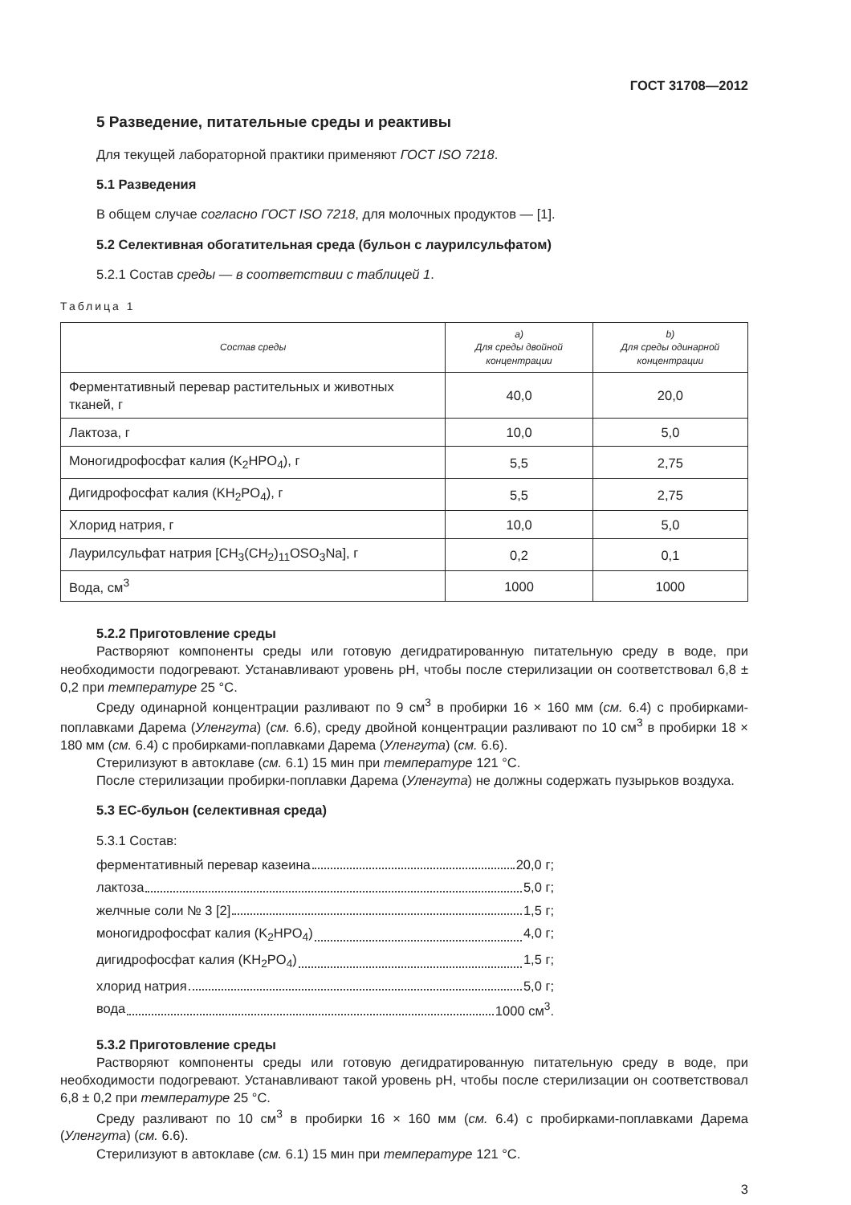ГОСТ 31708—2012
5 Разведение, питательные среды и реактивы
Для текущей лабораторной практики применяют ГОСТ ISO 7218.
5.1 Разведения
В общем случае согласно ГОСТ ISO 7218, для молочных продуктов — [1].
5.2 Селективная обогатительная среда (бульон с лаурилсульфатом)
5.2.1 Состав среды — в соответствии с таблицей 1.
Таблица 1
| Состав среды | a) Для среды двойной концентрации | b) Для среды одинарной концентрации |
| --- | --- | --- |
| Ферментативный перевар растительных и животных тканей, г | 40,0 | 20,0 |
| Лактоза, г | 10,0 | 5,0 |
| Моногидрофосфат калия (K<sub>2</sub>HPO<sub>4</sub>), г | 5,5 | 2,75 |
| Дигидрофосфат калия (KH<sub>2</sub>PO<sub>4</sub>), г | 5,5 | 2,75 |
| Хлорид натрия, г | 10,0 | 5,0 |
| Лаурилсульфат натрия [CH<sub>3</sub>(CH<sub>2</sub>)<sub>11</sub>OSO<sub>3</sub>Na], г | 0,2 | 0,1 |
| Вода, см<sup>3</sup> | 1000 | 1000 |
5.2.2 Приготовление среды
Растворяют компоненты среды или готовую дегидратированную питательную среду в воде, при необходимости подогревают. Устанавливают уровень рН, чтобы после стерилизации он соответствовал 6,8 ± 0,2 при температуре 25 °С.
Среду одинарной концентрации разливают по 9 см<sup>3</sup> в пробирки 16 × 160 мм (см. 6.4) с пробирками-поплавками Дарема (Уленгута) (см. 6.6), среду двойной концентрации разливают по 10 см<sup>3</sup> в пробирки 18 × 180 мм (см. 6.4) с пробирками-поплавками Дарема (Уленгута) (см. 6.6).
Стерилизуют в автоклаве (см. 6.1) 15 мин при температуре 121 °С.
После стерилизации пробирки-поплавки Дарема (Уленгута) не должны содержать пузырьков воздуха.
5.3 ЕС-бульон (селективная среда)
5.3.1 Состав:
ферментативный перевар казеина 20,0 г;
лактоза 5,0 г;
желчные соли № 3 [2] 1,5 г;
моногидрофосфат калия (K<sub>2</sub>HPO<sub>4</sub>) 4,0 г;
дигидрофосфат калия (KH<sub>2</sub>PO<sub>4</sub>) 1,5 г;
хлорид натрия 5,0 г;
вода 1000 см<sup>3</sup>.
5.3.2 Приготовление среды
Растворяют компоненты среды или готовую дегидратированную питательную среду в воде, при необходимости подогревают. Устанавливают такой уровень рН, чтобы после стерилизации он соответствовал 6,8 ± 0,2 при температуре 25 °С.
Среду разливают по 10 см<sup>3</sup> в пробирки 16 × 160 мм (см. 6.4) с пробирками-поплавками Дарема (Уленгута) (см. 6.6).
Стерилизуют в автоклаве (см. 6.1) 15 мин при температуре 121 °С.
3